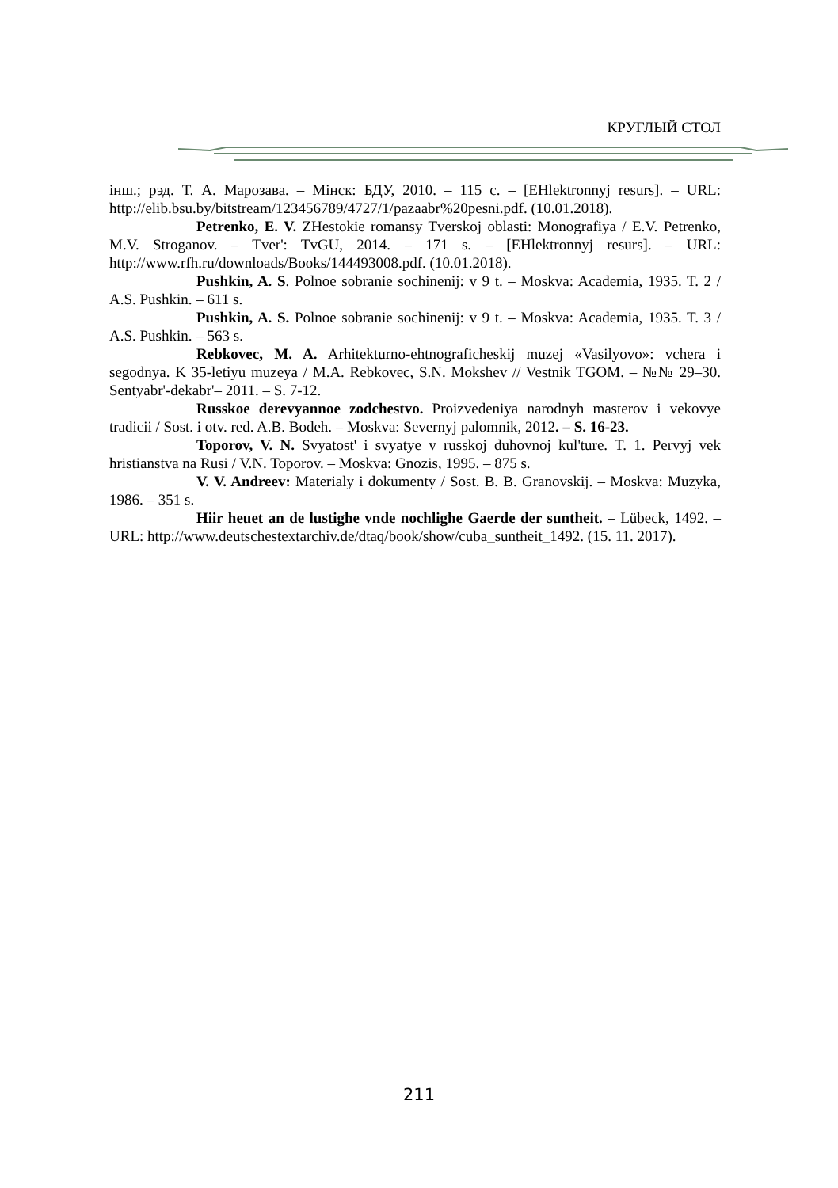КРУГЛЫЙ СТОЛ
інш.; рэд. Т. А. Марозава. – Мінск: БДУ, 2010. – 115 с. – [EHlektronnyj resurs]. – URL: http://elib.bsu.by/bitstream/123456789/4727/1/pazaabr%20pesni.pdf. (10.01.2018).
Petrenko, E. V. ZHestokie romansy Tverskoj oblasti: Monografiya / E.V. Petrenko, M.V. Stroganov. – Tver': TvGU, 2014. – 171 s. – [EHlektronnyj resurs]. – URL: http://www.rfh.ru/downloads/Books/144493008.pdf. (10.01.2018).
Pushkin, A. S. Polnoe sobranie sochinenij: v 9 t. – Moskva: Academia, 1935. T. 2 / A.S. Pushkin. – 611 s.
Pushkin, A. S. Polnoe sobranie sochinenij: v 9 t. – Moskva: Academia, 1935. T. 3 / A.S. Pushkin. – 563 s.
Rebkovec, M. A. Arhitekturno-ehtnograficheskij muzej «Vasilyovo»: vchera i segodnya. K 35-letiyu muzeya / M.A. Rebkovec, S.N. Mokshev // Vestnik TGOM. – №№ 29–30. Sentyabr'-dekabr'– 2011. – S. 7-12.
Russkoe derevyannoe zodchestvo. Proizvedeniya narodnyh masterov i vekovye tradicii / Sost. i otv. red. A.B. Bodeh. – Moskva: Severnyj palomnik, 2012. – S. 16-23.
Toporov, V. N. Svyatost' i svyatye v russkoj duhovnoj kul'ture. T. 1. Pervyj vek hristianstva na Rusi / V.N. Toporov. – Moskva: Gnozis, 1995. – 875 s.
V. V. Andreev: Materialy i dokumenty / Sost. B. B. Granovskij. – Moskva: Muzyka, 1986. – 351 s.
Hiir heuet an de lustighe vnde nochlighe Gaerde der suntheit. – Lübeck, 1492. – URL: http://www.deutschestextarchiv.de/dtaq/book/show/cuba_suntheit_1492. (15. 11. 2017).
211